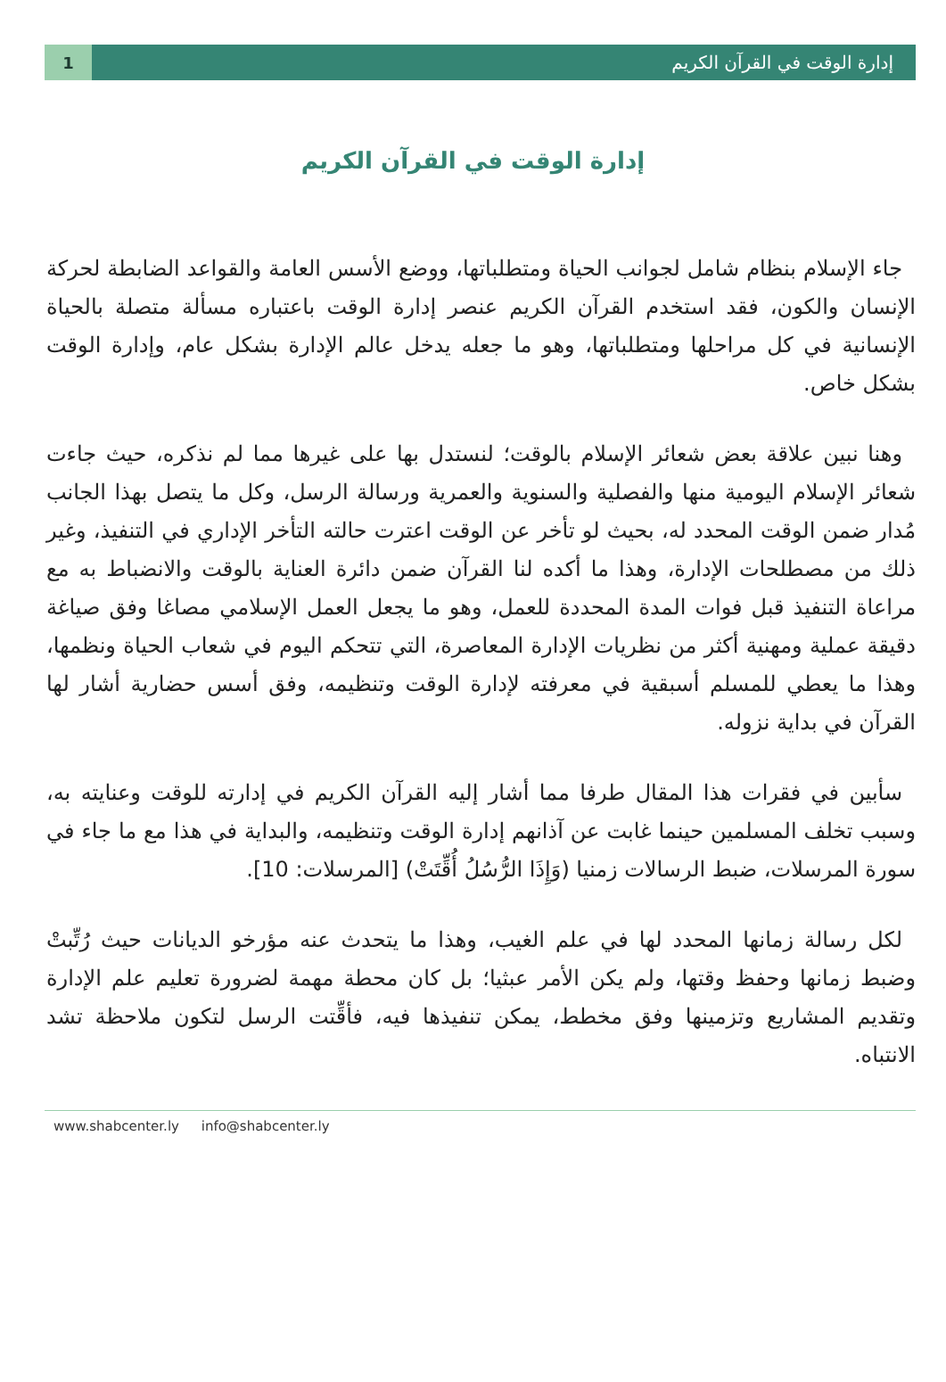إدارة الوقت في القرآن الكريم
1
إدارة الوقت في القرآن الكريم
جاء الإسلام بنظام شامل لجوانب الحياة ومتطلباتها، ووضع الأسس العامة والقواعد الضابطة لحركة الإنسان والكون، فقد استخدم القرآن الكريم عنصر إدارة الوقت باعتباره مسألة متصلة بالحياة الإنسانية في كل مراحلها ومتطلباتها، وهو ما جعله يدخل عالم الإدارة بشكل عام، وإدارة الوقت بشكل خاص.
وهنا نبين علاقة بعض شعائر الإسلام بالوقت؛ لنستدل بها على غيرها مما لم نذكره، حيث جاءت شعائر الإسلام اليومية منها والفصلية والسنوية والعمرية ورسالة الرسل، وكل ما يتصل بهذا الجانب مُدار ضمن الوقت المحدد له، بحيث لو تأخر عن الوقت اعترت حالته التأخر الإداري في التنفيذ، وغير ذلك من مصطلحات الإدارة، وهذا ما أكده لنا القرآن ضمن دائرة العناية بالوقت والانضباط به مع مراعاة التنفيذ قبل فوات المدة المحددة للعمل، وهو ما يجعل العمل الإسلامي مصاغا وفق صياغة دقيقة عملية ومهنية أكثر من نظريات الإدارة المعاصرة، التي تتحكم اليوم في شعاب الحياة ونظمها، وهذا ما يعطي للمسلم أسبقية في معرفته لإدارة الوقت وتنظيمه، وفق أسس حضارية أشار لها القرآن في بداية نزوله.
سأبين في فقرات هذا المقال طرفا مما أشار إليه القرآن الكريم في إدارته للوقت وعنايته به، وسبب تخلف المسلمين حينما غابت عن آذانهم إدارة الوقت وتنظيمه، والبداية في هذا مع ما جاء في سورة المرسلات، ضبط الرسالات زمنيا (وَإِذَا الرُّسُلُ أُقِّتَتْ) [المرسلات: 10].
لكل رسالة زمانها المحدد لها في علم الغيب، وهذا ما يتحدث عنه مؤرخو الديانات حيث رُتِّبتْ وضبط زمانها وحفظ وقتها، ولم يكن الأمر عبثيا؛ بل كان محطة مهمة لضرورة تعليم علم الإدارة وتقديم المشاريع وتزمينها وفق مخطط، يمكن تنفيذها فيه، فأقِّتت الرسل لتكون ملاحظة تشد الانتباه.
www.shabcenter.ly info@shabcenter.ly